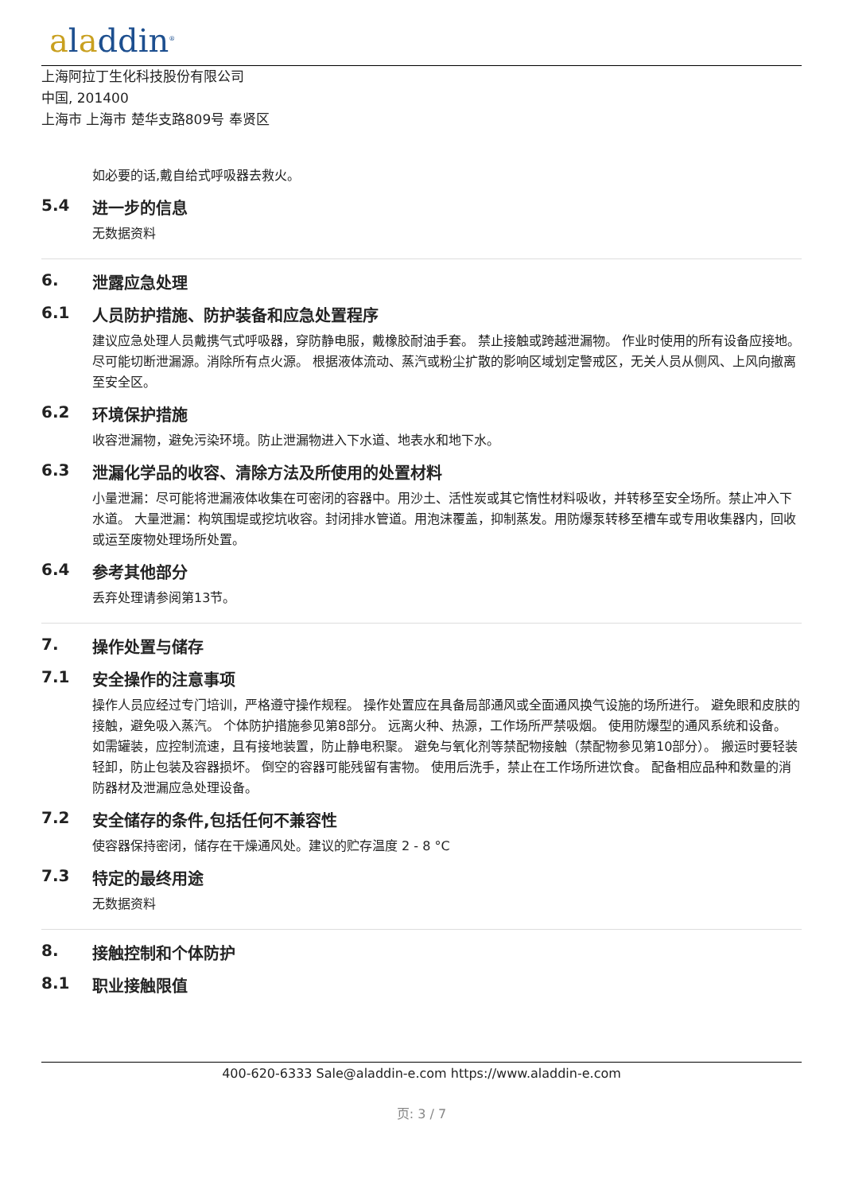aladdin<sup>®</sup>
上海阿拉丁生化科技股份有限公司
中国, 201400
上海市 上海市 楚华支路809号 奉贤区
如必要的话,戴自给式呼吸器去救火。
5.4 进一步的信息
无数据资料
6. 泄露应急处理
6.1 人员防护措施、防护装备和应急处置程序
建议应急处理人员戴携气式呼吸器，穿防静电服，戴橡胶耐油手套。 禁止接触或跨越泄漏物。 作业时使用的所有设备应接地。 尽可能切断泄漏源。消除所有点火源。 根据液体流动、蒸汽或粉尘扩散的影响区域划定警戒区，无关人员从侧风、上风向撤离至安全区。
6.2 环境保护措施
收容泄漏物，避免污染环境。防止泄漏物进入下水道、地表水和地下水。
6.3 泄漏化学品的收容、清除方法及所使用的处置材料
小量泄漏：尽可能将泄漏液体收集在可密闭的容器中。用沙土、活性炭或其它惰性材料吸收，并转移至安全场所。禁止冲入下水道。 大量泄漏：构筑围堤或挖坑收容。封闭排水管道。用泡沫覆盖，抑制蒸发。用防爆泵转移至槽车或专用收集器内，回收或运至废物处理场所处置。
6.4 参考其他部分
丢弃处理请参阅第13节。
7. 操作处置与储存
7.1 安全操作的注意事项
操作人员应经过专门培训，严格遵守操作规程。 操作处置应在具备局部通风或全面通风换气设施的场所进行。 避免眼和皮肤的接触，避免吸入蒸汽。 个体防护措施参见第8部分。 远离火种、热源，工作场所严禁吸烟。 使用防爆型的通风系统和设备。 如需罐装，应控制流速，且有接地装置，防止静电积聚。 避免与氧化剂等禁配物接触（禁配物参见第10部分）。 搬运时要轻装轻卸，防止包装及容器损坏。 倒空的容器可能残留有害物。 使用后洗手，禁止在工作场所进饮食。 配备相应品种和数量的消防器材及泄漏应急处理设备。
7.2 安全储存的条件,包括任何不兼容性
使容器保持密闭，储存在干燥通风处。建议的贮存温度 2 - 8 °C
7.3 特定的最终用途
无数据资料
8. 接触控制和个体防护
8.1 职业接触限值
400-620-6333 Sale@aladdin-e.com https://www.aladdin-e.com
页: 3 / 7